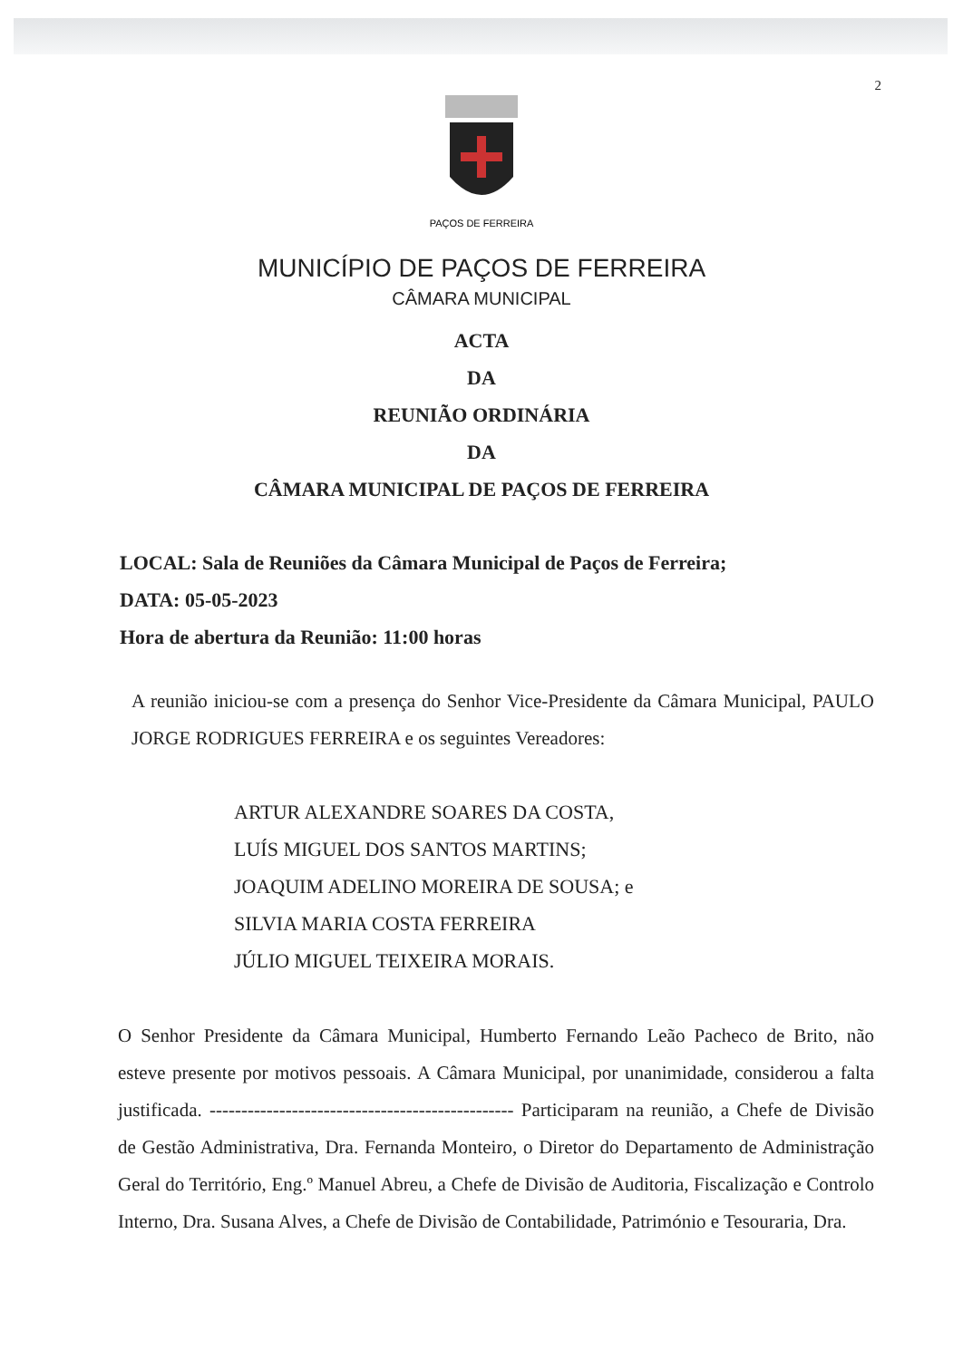2
PAÇOS DE FERREIRA
MUNICÍPIO DE PAÇOS DE FERREIRA
CÂMARA MUNICIPAL
ACTA
DA
REUNIÃO ORDINÁRIA
DA
CÂMARA MUNICIPAL DE PAÇOS DE FERREIRA
LOCAL: Sala de Reuniões da Câmara Municipal de Paços de Ferreira;
DATA: 05-05-2023
Hora de abertura da Reunião: 11:00 horas
A reunião iniciou-se com a presença do Senhor Vice-Presidente da Câmara Municipal, PAULO JORGE RODRIGUES FERREIRA e os seguintes Vereadores:
ARTUR ALEXANDRE SOARES DA COSTA,
LUÍS MIGUEL DOS SANTOS MARTINS;
JOAQUIM ADELINO MOREIRA DE SOUSA; e
SILVIA MARIA COSTA FERREIRA
JÚLIO MIGUEL TEIXEIRA MORAIS.
O Senhor Presidente da Câmara Municipal, Humberto Fernando Leão Pacheco de Brito, não esteve presente por motivos pessoais. A Câmara Municipal, por unanimidade, considerou a falta justificada. ------------------------------------------------ Participaram na reunião, a Chefe de Divisão de Gestão Administrativa, Dra. Fernanda Monteiro, o Diretor do Departamento de Administração Geral do Território, Eng.º Manuel Abreu, a Chefe de Divisão de Auditoria, Fiscalização e Controlo Interno, Dra. Susana Alves, a Chefe de Divisão de Contabilidade, Património e Tesouraria, Dra.